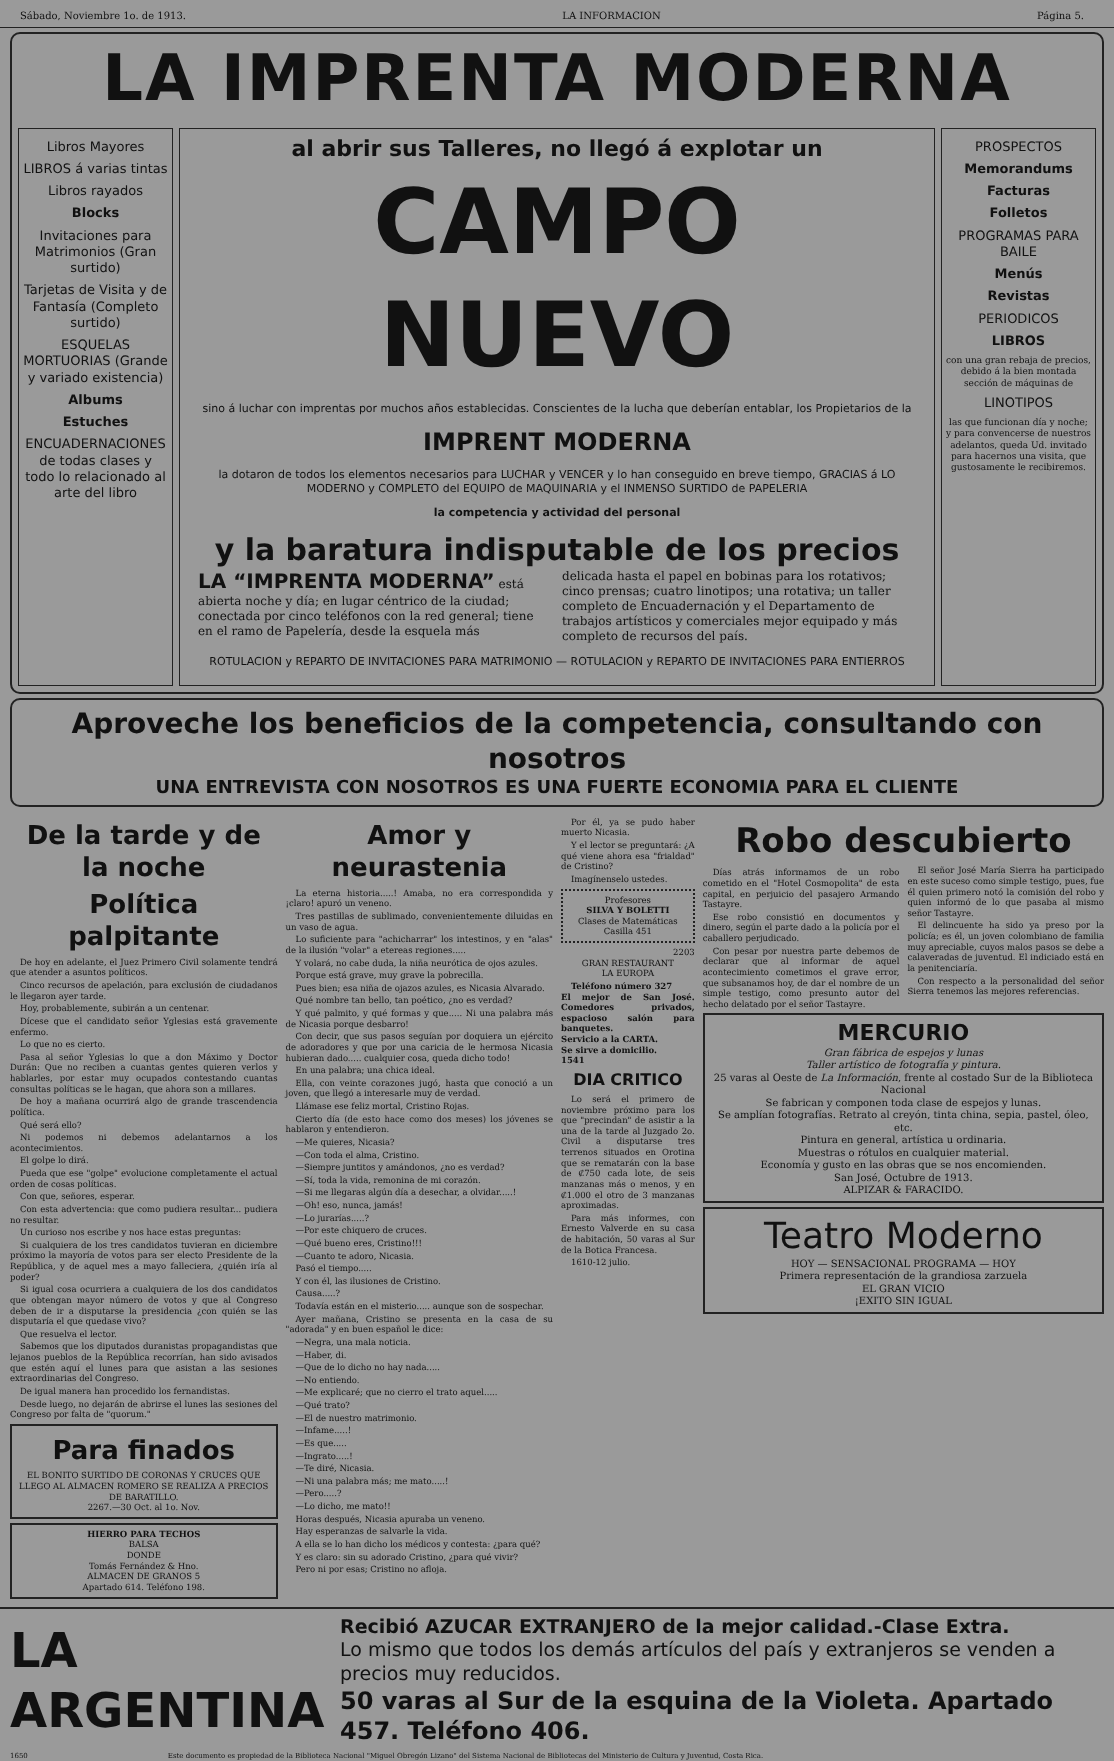Sábado, Noviembre 1o. de 1913. LA INFORMACION Página 5.
LA IMPRENTA MODERNA
Libros Mayores
LIBROS á varias tintas
Libros rayados
Blocks
Invitaciones para Matrimonios (Gran surtido)
Tarjetas de Visita y de Fantasía (Completo surtido)
ESQUELAS MORTUORIAS (Grande y variado existencia)
Albums
Estuches
ENCUADERNACIONES de todas clases y todo lo relacionado al arte del libro
al abrir sus Talleres, no llegó á explotar un
CAMPO NUEVO
sino á luchar con imprentas por muchos años establecidas. Conscientes de la lucha que deberían entablar, los Propietarios de la
IMPRENT MODERNA
la dotaron de todos los elementos necesarios para LUCHAR y VENCER y lo han conseguido en breve tiempo, GRACIAS á LO MODERNO y COMPLETO del EQUIPO de MAQUINARIA y el INMENSO SURTIDO de PAPELERIA
la competencia y actividad del personal
y la baratura indisputable de los precios
LA “IMPRENTA MODERNA” está abierta noche y día; en lugar céntrico de la ciudad; conectada por cinco teléfonos con la red general; tiene en el ramo de Papelería, desde la esquela más
delicada hasta el papel en bobinas para los rotativos; cinco prensas; cuatro linotipos; una rotativa; un taller completo de Encuadernación y el Departamento de trabajos artísticos y comerciales mejor equipado y más completo de recursos del país.
ROTULACION y REPARTO DE INVITACIONES PARA MATRIMONIO — ROTULACION y REPARTO DE INVITACIONES PARA ENTIERROS
PROSPECTOS
Memorandums
Facturas
Folletos
PROGRAMAS PARA BAILE
Menús
Revistas
PERIODICOS
LIBROS
con una gran rebaja de precios, debido á la bien montada sección de máquinas de
LINOTIPOS
las que funcionan día y noche; y para convencerse de nuestros adelantos, queda Ud. invitado para hacernos una visita, que gustosamente le recibiremos.
Aproveche los beneficios de la competencia, consultando con nosotros
UNA ENTREVISTA CON NOSOTROS ES UNA FUERTE ECONOMIA PARA EL CLIENTE
De la tarde y de la noche
Política palpitante
De hoy en adelante, el Juez Primero Civil solamente tendrá que atender a asuntos políticos.
Cinco recursos de apelación, para exclusión de ciudadanos le llegaron ayer tarde.
Hoy, probablemente, subirán a un centenar.
Dícese que el candidato señor Yglesias está gravemente enfermo.
Lo que no es cierto.
Pasa al señor Yglesias lo que a don Máximo y Doctor Durán: Que no reciben a cuantas gentes quieren verlos y hablarles, por estar muy ocupados contestando cuantas consultas políticas se le hagan, que ahora son a millares.
De hoy a mañana ocurrirá algo de grande trascendencia política.
Qué será ello?
Ni podemos ni debemos adelantarnos a los acontecimientos.
El golpe lo dirá.
Pueda que ese "golpe" evolucione completamente el actual orden de cosas políticas.
Con que, señores, esperar.
Con esta advertencia: que como pudiera resultar... pudiera no resultar.
Un curioso nos escribe y nos hace estas preguntas:
Si cualquiera de los tres candidatos tuvieran en diciembre próximo la mayoría de votos para ser electo Presidente de la República, y de aquel mes a mayo falleciera, ¿quién iría al poder?
Si igual cosa ocurriera a cualquiera de los dos candidatos que obtengan mayor número de votos y que al Congreso deben de ir a disputarse la presidencia ¿con quién se las disputaría el que quedase vivo?
Que resuelva el lector.
Sabemos que los diputados duranistas propagandistas que lejanos pueblos de la República recorrían, han sido avisados que estén aquí el lunes para que asistan a las sesiones extraordinarias del Congreso.
De igual manera han procedido los fernandistas.
Desde luego, no dejarán de abrirse el lunes las sesiones del Congreso por falta de "quorum."
Para finados
EL BONITO SURTIDO DE CORONAS Y CRUCES QUE LLEGO AL ALMACEN ROMERO SE REALIZA A PRECIOS DE BARATILLO.
2267.—30 Oct. al 1o. Nov.
HIERRO PARA TECHOS
BALSA
DONDE
Tomás Fernández & Hno.
ALMACEN DE GRANOS 5
Apartado 614. Teléfono 198.
Amor y neurastenia
La eterna historia.....! Amaba, no era correspondida y ¡claro! apuró un veneno.
Tres pastillas de sublimado, convenientemente diluidas en un vaso de agua.
Lo suficiente para "achicharrar" los intestinos, y en "alas" de la ilusión "volar" a etereas regiones.....
Y volará, no cabe duda, la niña neurótica de ojos azules.
Porque está grave, muy grave la pobrecilla.
Pues bien; esa niña de ojazos azules, es Nicasia Alvarado.
Qué nombre tan bello, tan poético, ¿no es verdad?
Y qué palmito, y qué formas y que..... Ni una palabra más de Nicasia porque desbarro!
Con decir, que sus pasos seguían por doquiera un ejército de adoradores y que por una caricia de le hermosa Nicasia hubieran dado..... cualquier cosa, queda dicho todo!
En una palabra; una chica ideal.
Ella, con veinte corazones jugó, hasta que conoció a un joven, que llegó a interesarle muy de verdad.
Llámase ese feliz mortal, Cristino Rojas.
Cierto día (de esto hace como dos meses) los jóvenes se hablaron y entendieron.
—Me quieres, Nicasia?
—Con toda el alma, Cristino.
—Siempre juntitos y amándonos, ¿no es verdad?
—Sí, toda la vida, remonina de mi corazón.
—Si me llegaras algún día a desechar, a olvidar.....!
—Oh! eso, nunca, jamás!
—Lo jurarías.....?
—Por este chiquero de cruces.
—Qué bueno eres, Cristino!!!
—Cuanto te adoro, Nicasia.
Pasó el tiempo.....
Y con él, las ilusiones de Cristino.
Causa.....?
Todavía están en el misterio..... aunque son de sospechar.
Ayer mañana, Cristino se presenta en la casa de su "adorada" y en buen español le dice:
—Negra, una mala noticia.
—Haber, di.
—Que de lo dicho no hay nada.....
—No entiendo.
—Me explicaré; que no cierro el trato aquel.....
—Qué trato?
—El de nuestro matrimonio.
—Infame.....!
—Es que.....
—Ingrato.....!
—Te diré, Nicasia.
—Ni una palabra más; me mato.....!
—Pero.....?
—Lo dicho, me mato!!
Horas después, Nicasia apuraba un veneno.
Hay esperanzas de salvarle la vida.
A ella se lo han dicho los médicos y contesta: ¿para qué?
Y es claro: sin su adorado Cristino, ¿para qué vivir?
Pero ni por esas; Cristino no afloja.
Por él, ya se pudo haber muerto Nicasia.
Y el lector se preguntará: ¿A qué viene ahora esa "frialdad" de Cristino?
Imagínenselo ustedes.
Profesores
SILVA Y BOLETTI
Clases de Matemáticas
Casilla 451
2203
GRAN RESTAURANT
LA EUROPA
Teléfono número 327
El mejor de San José. Comedores privados, espacioso salón para banquetes.
Servicio a la CARTA.
Se sirve a domicilio.
1541
DIA CRITICO
Lo será el primero de noviembre próximo para los que "precindan" de asistir a la una de la tarde al Juzgado 2o. Civil a disputarse tres terrenos situados en Orotina que se rematarán con la base de ₡750 cada lote, de seis manzanas más o menos, y en ₡1.000 el otro de 3 manzanas aproximadas.
Para más informes, con Ernesto Valverde en su casa de habitación, 50 varas al Sur de la Botica Francesa.
1610-12 julio.
Robo descubierto
Días atrás informamos de un robo cometido en el "Hotel Cosmopolita" de esta capital, en perjuicio del pasajero Armando Tastayre.
Ese robo consistió en documentos y dinero, según el parte dado a la policía por el caballero perjudicado.
Con pesar por nuestra parte debemos de declarar que al informar de aquel acontecimiento cometimos el grave error, que subsanamos hoy, de dar el nombre de un simple testigo, como presunto autor del hecho delatado por el señor Tastayre.
El señor José María Sierra ha participado en este suceso como simple testigo, pues, fue él quien primero notó la comisión del robo y quien informó de lo que pasaba al mismo señor Tastayre.
El delincuente ha sido ya preso por la policía; es él, un joven colombiano de familia muy apreciable, cuyos malos pasos se debe a calaveradas de juventud. El indiciado está en la penitenciaría.
Con respecto a la personalidad del señor Sierra tenemos las mejores referencias.
MERCURIO
Gran fábrica de espejos y lunas
Taller artístico de fotografía y pintura.
25 varas al Oeste de La Información, frente al costado Sur de la Biblioteca Nacional
Se fabrican y componen toda clase de espejos y lunas.
Se amplían fotografías. Retrato al creyón, tinta china, sepia, pastel, óleo, etc.
Pintura en general, artística u ordinaria.
Muestras o rótulos en cualquier material.
Economía y gusto en las obras que se nos encomienden.
San José, Octubre de 1913.
ALPIZAR & FARACIDO.
Teatro Moderno
HOY — SENSACIONAL PROGRAMA — HOY
Primera representación de la grandiosa zarzuela
EL GRAN VICIO
¡EXITO SIN IGUAL
LA ARGENTINA
Recibió AZUCAR EXTRANJERO de la mejor calidad.-Clase Extra.
Lo mismo que todos los demás artículos del país y extranjeros se venden a precios muy reducidos.
50 varas al Sur de la esquina de la Violeta. Apartado 457. Teléfono 406.
1650 Este documento es propiedad de la Biblioteca Nacional "Miguel Obregón Lizano" del Sistema Nacional de Bibliotecas del Ministerio de Cultura y Juventud, Costa Rica.